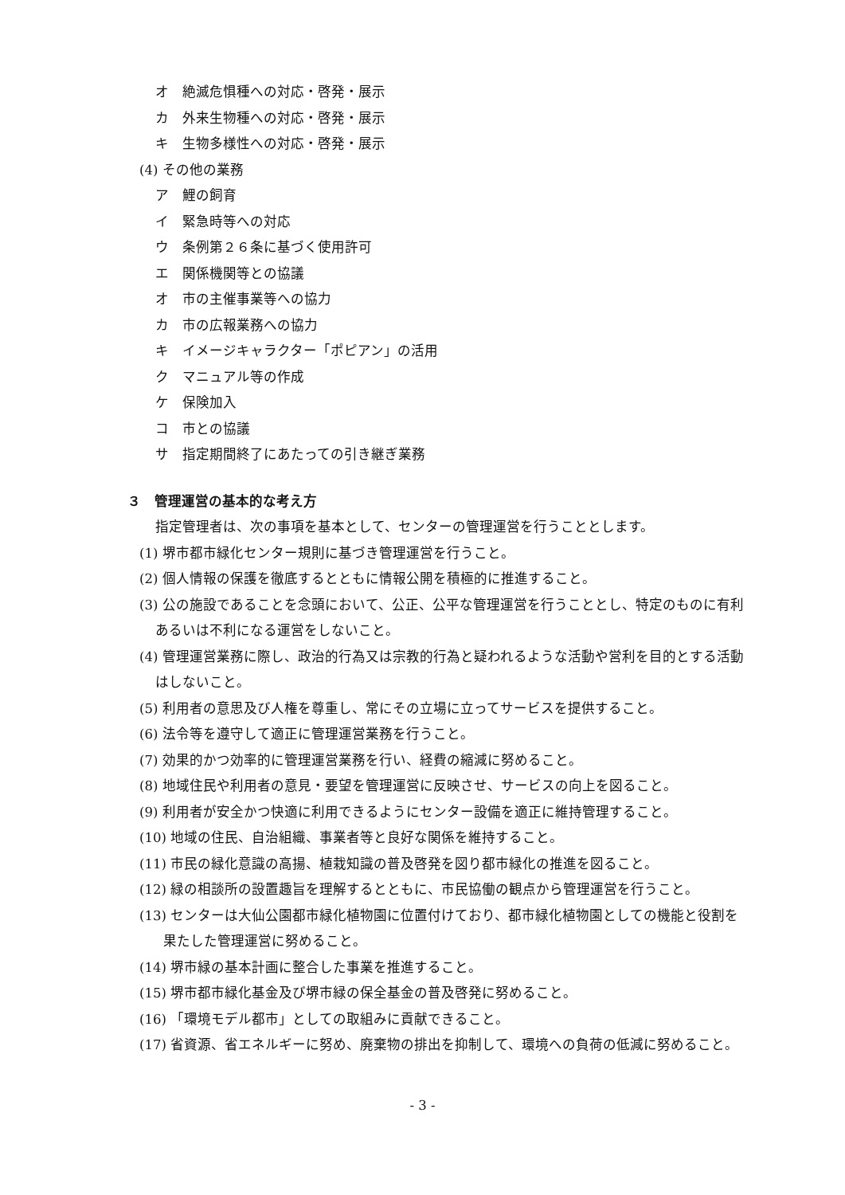オ　絶滅危惧種への対応・啓発・展示
カ　外来生物種への対応・啓発・展示
キ　生物多様性への対応・啓発・展示
(4) その他の業務
ア　鯉の飼育
イ　緊急時等への対応
ウ　条例第２６条に基づく使用許可
エ　関係機関等との協議
オ　市の主催事業等への協力
カ　市の広報業務への協力
キ　イメージキャラクター「ポピアン」の活用
ク　マニュアル等の作成
ケ　保険加入
コ　市との協議
サ　指定期間終了にあたっての引き継ぎ業務
３　管理運営の基本的な考え方
指定管理者は、次の事項を基本として、センターの管理運営を行うこととします。
(1) 堺市都市緑化センター規則に基づき管理運営を行うこと。
(2) 個人情報の保護を徹底するとともに情報公開を積極的に推進すること。
(3) 公の施設であることを念頭において、公正、公平な管理運営を行うこととし、特定のものに有利あるいは不利になる運営をしないこと。
(4) 管理運営業務に際し、政治的行為又は宗教的行為と疑われるような活動や営利を目的とする活動はしないこと。
(5) 利用者の意思及び人権を尊重し、常にその立場に立ってサービスを提供すること。
(6) 法令等を遵守して適正に管理運営業務を行うこと。
(7) 効果的かつ効率的に管理運営業務を行い、経費の縮減に努めること。
(8) 地域住民や利用者の意見・要望を管理運営に反映させ、サービスの向上を図ること。
(9) 利用者が安全かつ快適に利用できるようにセンター設備を適正に維持管理すること。
(10) 地域の住民、自治組織、事業者等と良好な関係を維持すること。
(11) 市民の緑化意識の高揚、植栽知識の普及啓発を図り都市緑化の推進を図ること。
(12) 緑の相談所の設置趣旨を理解するとともに、市民協働の観点から管理運営を行うこと。
(13) センターは大仙公園都市緑化植物園に位置付けており、都市緑化植物園としての機能と役割を果たした管理運営に努めること。
(14) 堺市緑の基本計画に整合した事業を推進すること。
(15) 堺市都市緑化基金及び堺市緑の保全基金の普及啓発に努めること。
(16) 「環境モデル都市」としての取組みに貢献できること。
(17) 省資源、省エネルギーに努め、廃棄物の排出を抑制して、環境への負荷の低減に努めること。
- 3 -